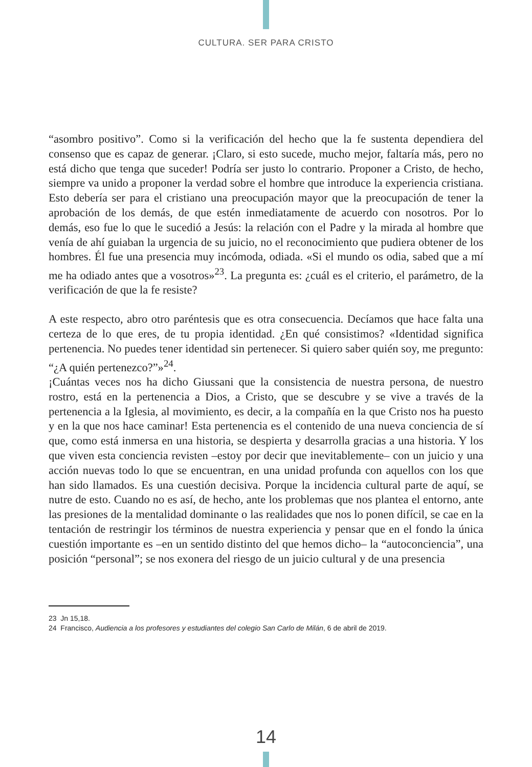CULTURA. SER PARA CRISTO
“asombro positivo”. Como si la verificación del hecho que la fe sustenta dependiera del consenso que es capaz de generar. ¡Claro, si esto sucede, mucho mejor, faltaría más, pero no está dicho que tenga que suceder! Podría ser justo lo contrario. Proponer a Cristo, de hecho, siempre va unido a proponer la verdad sobre el hombre que introduce la experiencia cristiana. Esto debería ser para el cristiano una preocupación mayor que la preocupación de tener la aprobación de los demás, de que estén inmediatamente de acuerdo con nosotros. Por lo demás, eso fue lo que le sucedió a Jesús: la relación con el Padre y la mirada al hombre que venía de ahí guiaban la urgencia de su juicio, no el reconocimiento que pudiera obtener de los hombres. Él fue una presencia muy incómoda, odiada. «Si el mundo os odia, sabed que a mí me ha odiado antes que a vosotros»<sup>23</sup>. La pregunta es: ¿cuál es el criterio, el parámetro, de la verificación de que la fe resiste?
A este respecto, abro otro paréntesis que es otra consecuencia. Decíamos que hace falta una certeza de lo que eres, de tu propia identidad. ¿En qué consistimos? «Identidad significa pertenencia. No puedes tener identidad sin pertenecer. Si quiero saber quién soy, me pregunto: “¿A quién pertenezco?”»<sup>24</sup>.
¡Cuántas veces nos ha dicho Giussani que la consistencia de nuestra persona, de nuestro rostro, está en la pertenencia a Dios, a Cristo, que se descubre y se vive a través de la pertenencia a la Iglesia, al movimiento, es decir, a la compañía en la que Cristo nos ha puesto y en la que nos hace caminar! Esta pertenencia es el contenido de una nueva conciencia de sí que, como está inmersa en una historia, se despierta y desarrolla gracias a una historia. Y los que viven esta conciencia revisten –estoy por decir que inevitablemente– con un juicio y una acción nuevas todo lo que se encuentran, en una unidad profunda con aquellos con los que han sido llamados. Es una cuestión decisiva. Porque la incidencia cultural parte de aquí, se nutre de esto. Cuando no es así, de hecho, ante los problemas que nos plantea el entorno, ante las presiones de la mentalidad dominante o las realidades que nos lo ponen difícil, se cae en la tentación de restringir los términos de nuestra experiencia y pensar que en el fondo la única cuestión importante es –en un sentido distinto del que hemos dicho– la “autoconciencia”, una posición “personal”; se nos exonera del riesgo de un juicio cultural y de una presencia
23 Jn 15,18.
24 Francisco, Audiencia a los profesores y estudiantes del colegio San Carlo de Milán, 6 de abril de 2019.
14